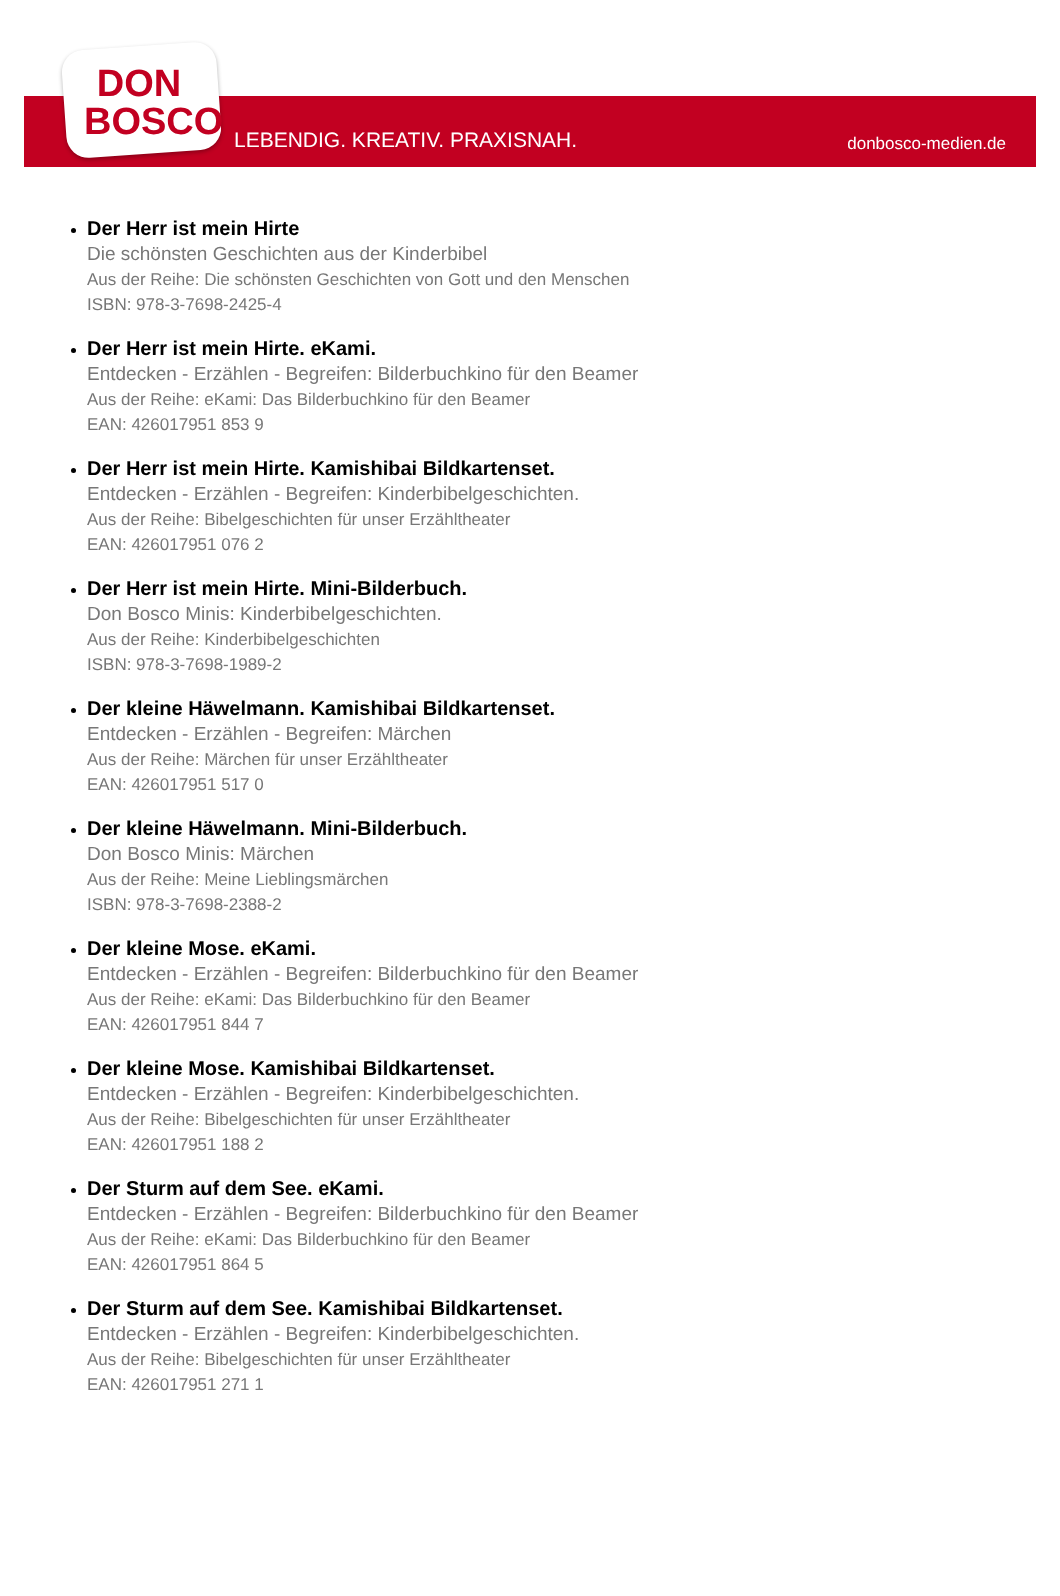DON
BOSCO
LEBENDIG. KREATIV. PRAXISNAH. donbosco-medien.de
Der Herr ist mein Hirte
Die schönsten Geschichten aus der Kinderbibel
Aus der Reihe: Die schönsten Geschichten von Gott und den Menschen
ISBN: 978-3-7698-2425-4
Der Herr ist mein Hirte. eKami.
Entdecken - Erzählen - Begreifen: Bilderbuchkino für den Beamer
Aus der Reihe: eKami: Das Bilderbuchkino für den Beamer
EAN: 426017951 853 9
Der Herr ist mein Hirte. Kamishibai Bildkartenset.
Entdecken - Erzählen - Begreifen: Kinderbibelgeschichten.
Aus der Reihe: Bibelgeschichten für unser Erzähltheater
EAN: 426017951 076 2
Der Herr ist mein Hirte. Mini-Bilderbuch.
Don Bosco Minis: Kinderbibelgeschichten.
Aus der Reihe: Kinderbibelgeschichten
ISBN: 978-3-7698-1989-2
Der kleine Häwelmann. Kamishibai Bildkartenset.
Entdecken - Erzählen - Begreifen: Märchen
Aus der Reihe: Märchen für unser Erzähltheater
EAN: 426017951 517 0
Der kleine Häwelmann. Mini-Bilderbuch.
Don Bosco Minis: Märchen
Aus der Reihe: Meine Lieblingsmärchen
ISBN: 978-3-7698-2388-2
Der kleine Mose. eKami.
Entdecken - Erzählen - Begreifen: Bilderbuchkino für den Beamer
Aus der Reihe: eKami: Das Bilderbuchkino für den Beamer
EAN: 426017951 844 7
Der kleine Mose. Kamishibai Bildkartenset.
Entdecken - Erzählen - Begreifen: Kinderbibelgeschichten.
Aus der Reihe: Bibelgeschichten für unser Erzähltheater
EAN: 426017951 188 2
Der Sturm auf dem See. eKami.
Entdecken - Erzählen - Begreifen: Bilderbuchkino für den Beamer
Aus der Reihe: eKami: Das Bilderbuchkino für den Beamer
EAN: 426017951 864 5
Der Sturm auf dem See. Kamishibai Bildkartenset.
Entdecken - Erzählen - Begreifen: Kinderbibelgeschichten.
Aus der Reihe: Bibelgeschichten für unser Erzähltheater
EAN: 426017951 271 1